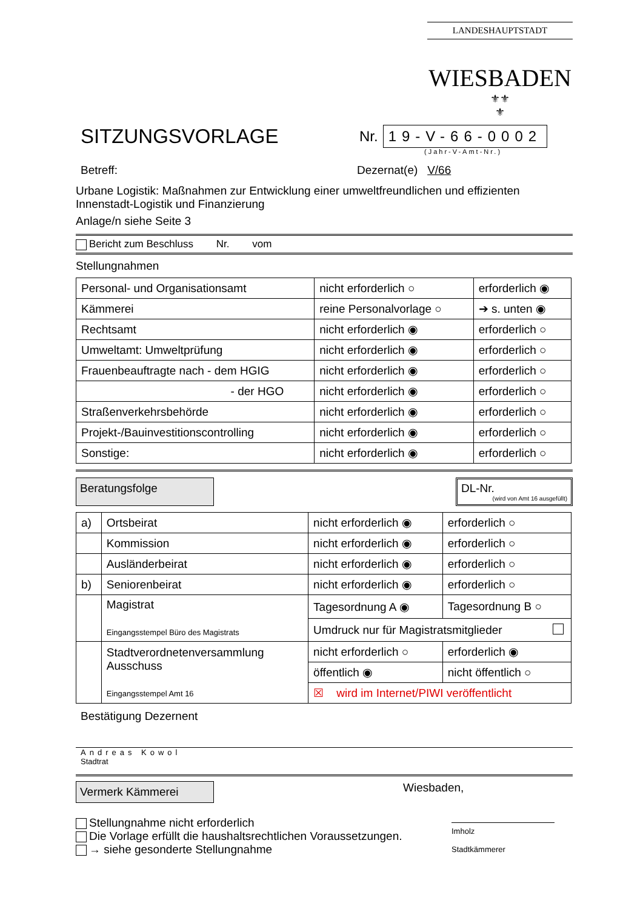LANDESHAUPTSTADT
WIESBADEN
⚜⚜
⚜
SITZUNGSVORLAGE
Nr.
19-V-66-0002
(Jahr-V-Amt-Nr.)
Betreff: Dezernat(e) V/66
Urbane Logistik: Maßnahmen zur Entwicklung einer umweltfreundlichen und effizienten Innenstadt-Logistik und Finanzierung
Anlage/n siehe Seite 3
Bericht zum Beschluss Nr. vom
Stellungnahmen
| Personal- und Organisationsamt | nicht erforderlich ○ | erforderlich ◉ |
| Kämmerei | reine Personalvorlage ○ | ➔ s. unten ◉ |
| Rechtsamt | nicht erforderlich ◉ | erforderlich ○ |
| Umweltamt: Umweltprüfung | nicht erforderlich ◉ | erforderlich ○ |
| Frauenbeauftragte nach - dem HGIG | nicht erforderlich ◉ | erforderlich ○ |
| - der HGO | nicht erforderlich ◉ | erforderlich ○ |
| Straßenverkehrsbehörde | nicht erforderlich ◉ | erforderlich ○ |
| Projekt-/Bauinvestitionscontrolling | nicht erforderlich ◉ | erforderlich ○ |
| Sonstige: | nicht erforderlich ◉ | erforderlich ○ |
Beratungsfolge DL-Nr.
(wird von Amt 16 ausgefüllt)
| a) | Ortsbeirat | nicht erforderlich ◉ | erforderlich ○ |
| | Kommission | nicht erforderlich ◉ | erforderlich ○ |
| | Ausländerbeirat | nicht erforderlich ◉ | erforderlich ○ |
| b) | Seniorenbeirat | nicht erforderlich ◉ | erforderlich ○ |
| | Magistrat Eingangsstempel Büro des Magistrats | Tagesordnung A ◉ | Tagesordnung B ○ |
| | | Umdruck nur für Magistratsmitglieder | |
| | Stadtverordnetenversammlung Ausschuss Eingangsstempel Amt 16 | nicht erforderlich ○ | erforderlich ◉ |
| | | öffentlich ◉ | nicht öffentlich ○ |
| | | ☒ wird im Internet/PIWI veröffentlicht | |
Bestätigung Dezernent
Andreas Kowol
Stadtrat
Vermerk Kämmerei
Wiesbaden,
Stellungnahme nicht erforderlich
Die Vorlage erfüllt die haushaltsrechtlichen Voraussetzungen.
→ siehe gesonderte Stellungnahme
Imholz
Stadtkämmerer